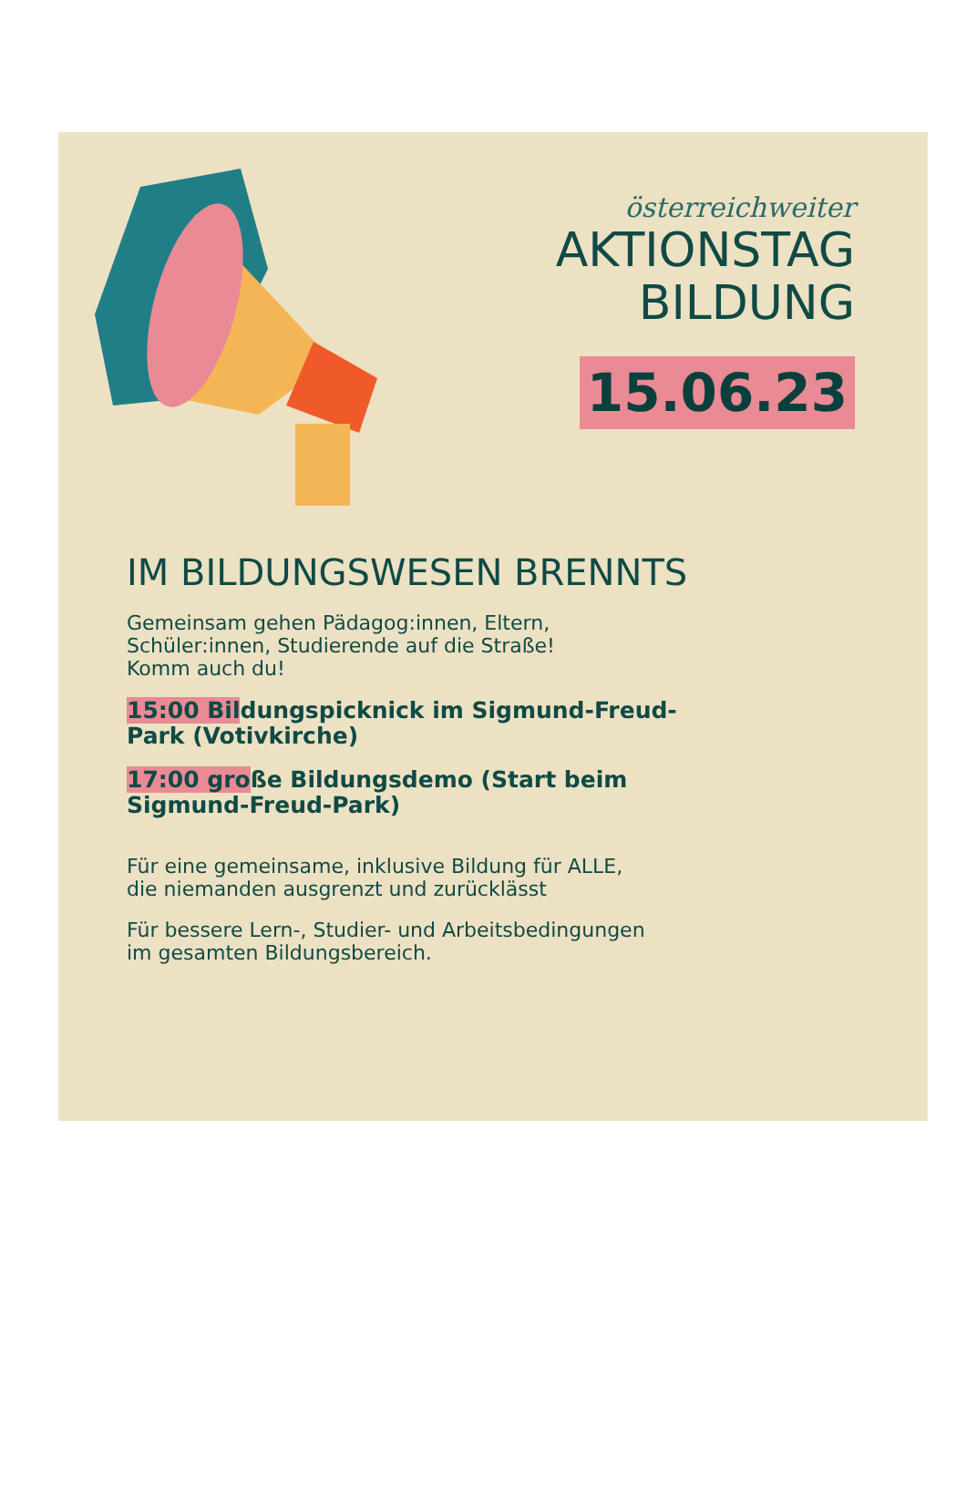österreichweiter
AKTIONSTAG
BILDUNG
15.06.23
IM BILDUNGSWESEN BRENNTS
Gemeinsam gehen Pädagog:innen, Eltern,
Schüler:innen, Studierende auf die Straße!
Komm auch du!
15:00 Bildungspicknick im Sigmund-Freud-
Park (Votivkirche)
17:00 große Bildungsdemo (Start beim
Sigmund-Freud-Park)
Für eine gemeinsame, inklusive Bildung für ALLE,
die niemanden ausgrenzt und zurücklässt
Für bessere Lern-, Studier- und Arbeitsbedingungen
im gesamten Bildungsbereich.